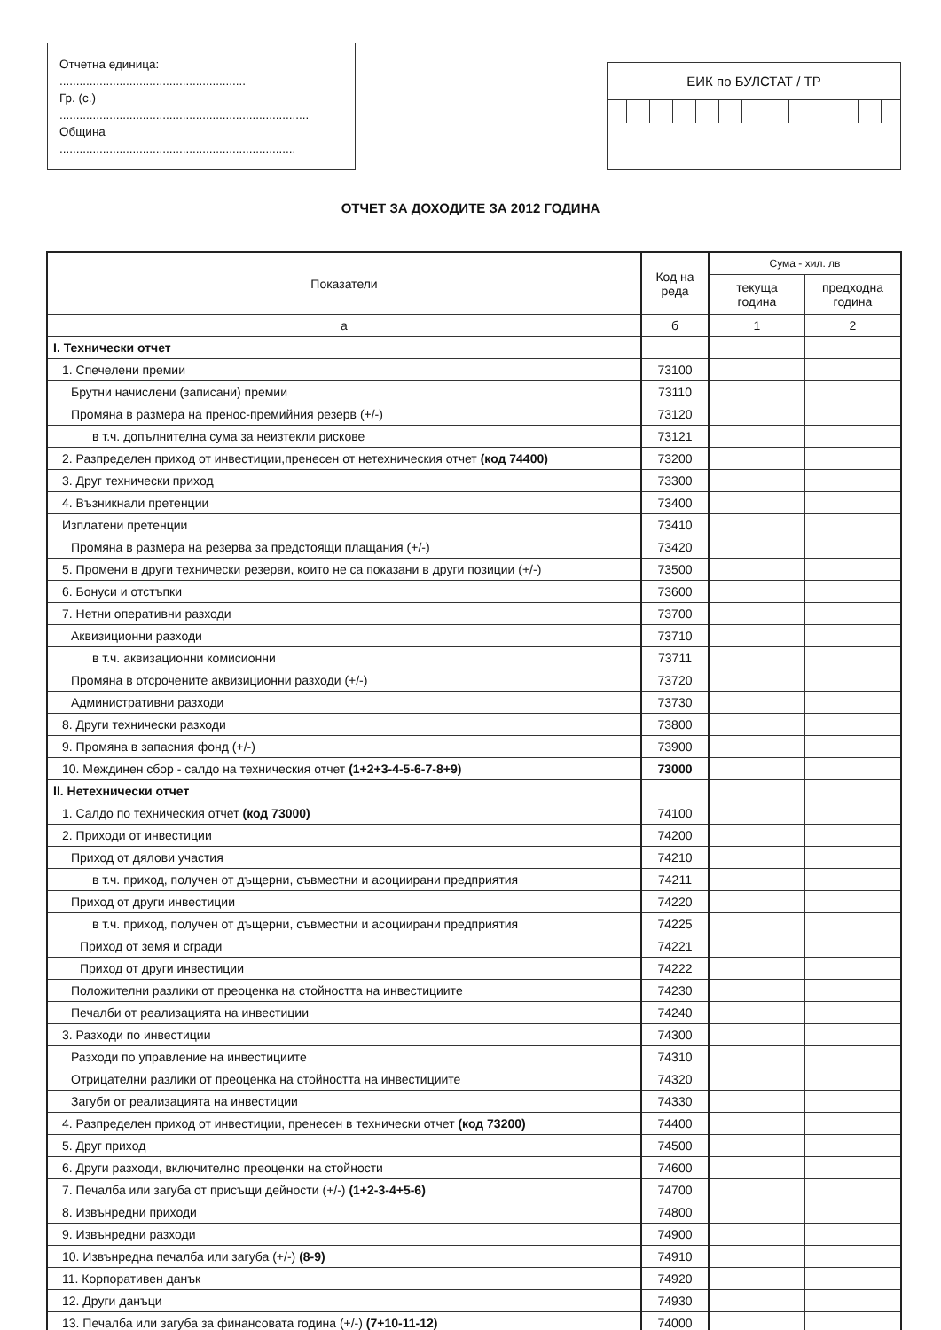Отчетна единица: ........................................................
Гр. (с.) ...........................................................................
Община .......................................................................
ЕИК по БУЛСТАТ / ТР
ОТЧЕТ ЗА ДОХОДИТЕ ЗА 2012 ГОДИНА
| Показатели | Код на реда | Сума - хил. лв | |
| --- | --- | --- | --- |
| | | текуща година | предходна година |
| а | б | 1 | 2 |
| I. Технически отчет | | | |
| 1. Спечелени премии | 73100 | | |
| Брутни начислени (записани) премии | 73110 | | |
| Промяна в размера на пренос-премийния резерв (+/-) | 73120 | | |
| в т.ч. допълнителна сума за неизтекли рискове | 73121 | | |
| 2. Разпределен приход от инвестиции,пренесен от нетехническия отчет (код 74400) | 73200 | | |
| 3. Друг технически приход | 73300 | | |
| 4. Възникнали претенции | 73400 | | |
| Изплатени претенции | 73410 | | |
| Промяна в размера на резерва за предстоящи плащания (+/-) | 73420 | | |
| 5. Промени в други технически резерви, които не са показани в други позиции (+/-) | 73500 | | |
| 6. Бонуси и отстъпки | 73600 | | |
| 7. Нетни оперативни разходи | 73700 | | |
| Аквизиционни разходи | 73710 | | |
| в т.ч. аквизационни комисионни | 73711 | | |
| Промяна в отсрочените аквизиционни разходи (+/-) | 73720 | | |
| Административни разходи | 73730 | | |
| 8. Други технически разходи | 73800 | | |
| 9. Промяна в запасния фонд (+/-) | 73900 | | |
| 10. Междинен сбор - салдо на техническия отчет (1+2+3-4-5-6-7-8+9) | 73000 | | |
| II. Нетехнически отчет | | | |
| 1. Салдо по техническия отчет (код 73000) | 74100 | | |
| 2. Приходи от инвестиции | 74200 | | |
| Приход от дялови участия | 74210 | | |
| в т.ч. приход, получен от дъщерни, съвместни и асоциирани предприятия | 74211 | | |
| Приход от други инвестиции | 74220 | | |
| в т.ч. приход, получен от дъщерни, съвместни и асоциирани предприятия | 74225 | | |
| Приход от земя и сгради | 74221 | | |
| Приход от други инвестиции | 74222 | | |
| Положителни разлики от преоценка на стойността на инвестициите | 74230 | | |
| Печалби от реализацията на инвестиции | 74240 | | |
| 3. Разходи по инвестиции | 74300 | | |
| Разходи по управление на инвестициите | 74310 | | |
| Отрицателни разлики от преоценка на стойността на инвестициите | 74320 | | |
| Загуби от реализацията на инвестиции | 74330 | | |
| 4. Разпределен приход от инвестиции, пренесен в технически отчет (код 73200) | 74400 | | |
| 5. Друг приход | 74500 | | |
| 6. Други разходи, включително преоценки на стойности | 74600 | | |
| 7. Печалба или загуба от присъщи дейности (+/-) (1+2-3-4+5-6) | 74700 | | |
| 8. Извънредни приходи | 74800 | | |
| 9. Извънредни разходи | 74900 | | |
| 10. Извънредна печалба или загуба (+/-) (8-9) | 74910 | | |
| 11. Корпоративен данък | 74920 | | |
| 12. Други данъци | 74930 | | |
| 13. Печалба или загуба за финансовата година (+/-) (7+10-11-12) | 74000 | | |